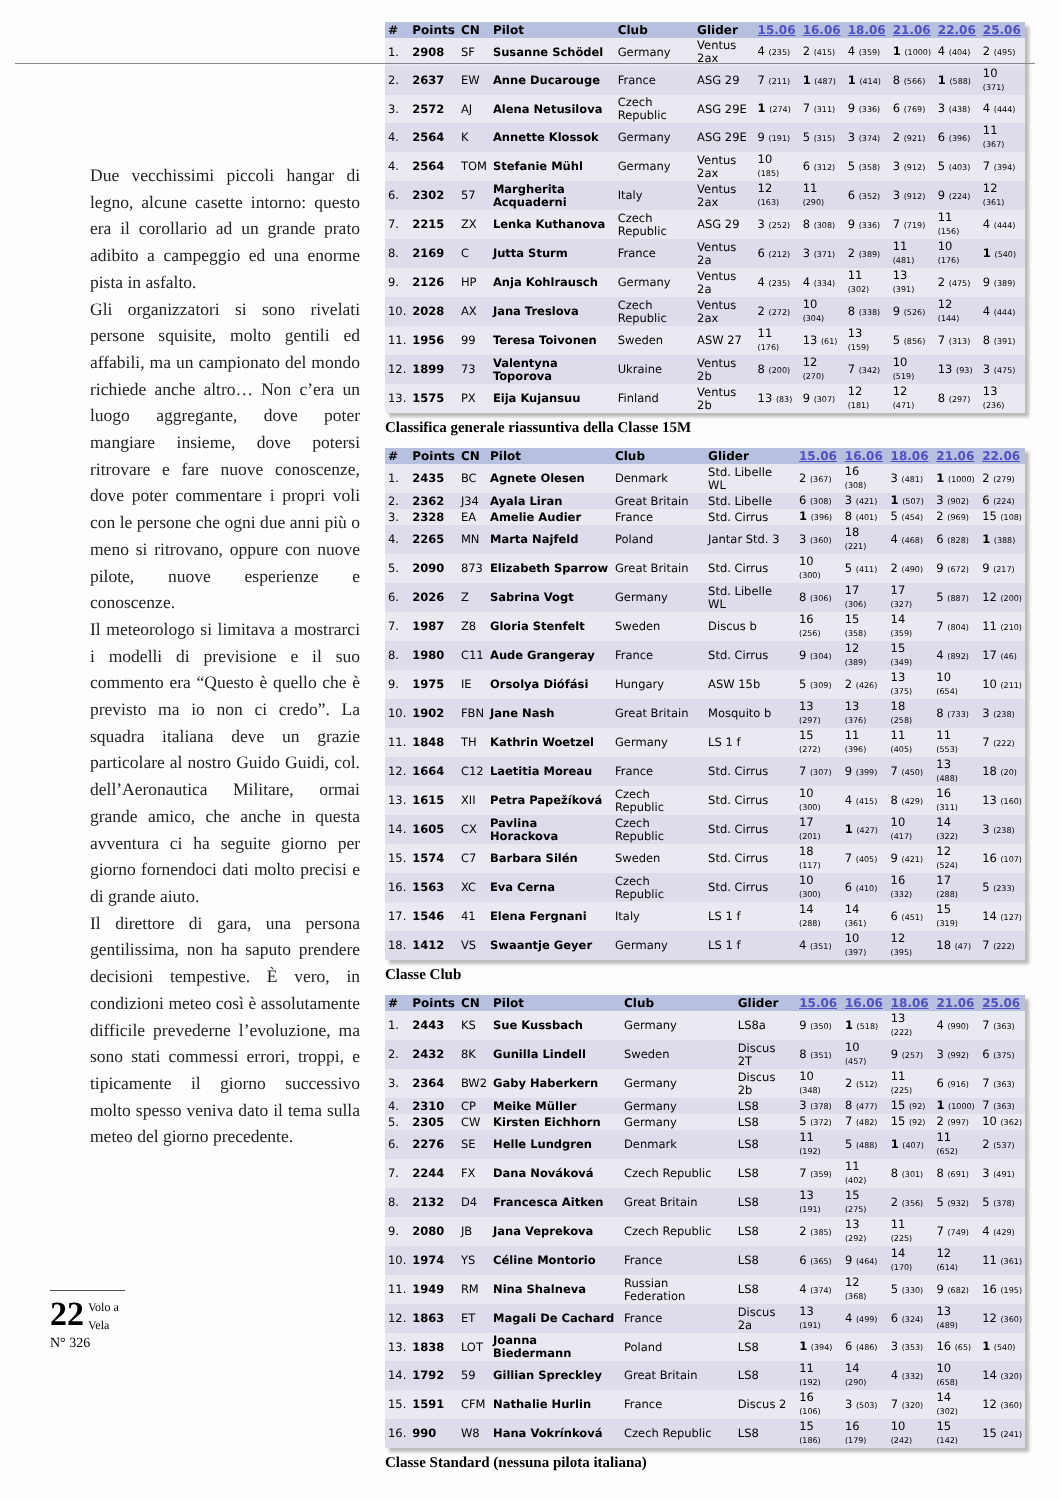Due vecchissimi piccoli hangar di legno, alcune casette intorno: questo era il corollario ad un grande prato adibito a campeggio ed una enorme pista in asfalto.
Gli organizzatori si sono rivelati persone squisite, molto gentili ed affabili, ma un campionato del mondo richiede anche altro… Non c’era un luogo aggregante, dove poter mangiare insieme, dove potersi ritrovare e fare nuove conoscenze, dove poter commentare i propri voli con le persone che ogni due anni più o meno si ritrovano, oppure con nuove pilote, nuove esperienze e conoscenze.
Il meteorologo si limitava a mostrarci i modelli di previsione e il suo commento era “Questo è quello che è previsto ma io non ci credo”. La squadra italiana deve un grazie particolare al nostro Guido Guidi, col. dell’Aeronautica Militare, ormai grande amico, che anche in questa avventura ci ha seguite giorno per giorno fornendoci dati molto precisi e di grande aiuto.
Il direttore di gara, una persona gentilissima, non ha saputo prendere decisioni tempestive. È vero, in condizioni meteo così è assolutamente difficile prevederne l’evoluzione, ma sono stati commessi errori, troppi, e tipicamente il giorno successivo molto spesso veniva dato il tema sulla meteo del giorno precedente.
| # | Points | CN | Pilot | Club | Glider | 15.06 | 16.06 | 18.06 | 21.06 | 22.06 | 25.06 |
| --- | --- | --- | --- | --- | --- | --- | --- | --- | --- | --- | --- |
| 1. | 2908 | SF | Susanne Schödel | Germany | Ventus 2ax | 4 (235) | 2 (415) | 4 (359) | 1 (1000) | 4 (404) | 2 (495) |
| 2. | 2637 | EW | Anne Ducarouge | France | ASG 29 | 7 (211) | 1 (487) | 1 (414) | 8 (566) | 1 (588) | 10 (371) |
| 3. | 2572 | AJ | Alena Netusilova | Czech Republic | ASG 29E | 1 (274) | 7 (311) | 9 (336) | 6 (769) | 3 (438) | 4 (444) |
| 4. | 2564 | K | Annette Klossok | Germany | ASG 29E | 9 (191) | 5 (315) | 3 (374) | 2 (921) | 6 (396) | 11 (367) |
| 4. | 2564 | TOM | Stefanie Mühl | Germany | Ventus 2ax | 10 (185) | 6 (312) | 5 (358) | 3 (912) | 5 (403) | 7 (394) |
| 6. | 2302 | 57 | Margherita Acquaderni | Italy | Ventus 2ax | 12 (163) | 11 (290) | 6 (352) | 3 (912) | 9 (224) | 12 (361) |
| 7. | 2215 | ZX | Lenka Kuthanova | Czech Republic | ASG 29 | 3 (252) | 8 (308) | 9 (336) | 7 (719) | 11 (156) | 4 (444) |
| 8. | 2169 | C | Jutta Sturm | France | Ventus 2a | 6 (212) | 3 (371) | 2 (389) | 11 (481) | 10 (176) | 1 (540) |
| 9. | 2126 | HP | Anja Kohlrausch | Germany | Ventus 2a | 4 (235) | 4 (334) | 11 (302) | 13 (391) | 2 (475) | 9 (389) |
| 10. | 2028 | AX | Jana Treslova | Czech Republic | Ventus 2ax | 2 (272) | 10 (304) | 8 (338) | 9 (526) | 12 (144) | 4 (444) |
| 11. | 1956 | 99 | Teresa Toivonen | Sweden | ASW 27 | 11 (176) | 13 (61) | 13 (159) | 5 (856) | 7 (313) | 8 (391) |
| 12. | 1899 | 73 | Valentyna Toporova | Ukraine | Ventus 2b | 8 (200) | 12 (270) | 7 (342) | 10 (519) | 13 (93) | 3 (475) |
| 13. | 1575 | PX | Eija Kujansuu | Finland | Ventus 2b | 13 (83) | 9 (307) | 12 (181) | 12 (471) | 8 (297) | 13 (236) |
Classifica generale riassuntiva della Classe 15M
| # | Points | CN | Pilot | Club | Glider | 15.06 | 16.06 | 18.06 | 21.06 | 22.06 |
| --- | --- | --- | --- | --- | --- | --- | --- | --- | --- | --- |
| 1. | 2435 | BC | Agnete Olesen | Denmark | Std. Libelle WL | 2 (367) | 16 (308) | 3 (481) | 1 (1000) | 2 (279) |
| 2. | 2362 | J34 | Ayala Liran | Great Britain | Std. Libelle | 6 (308) | 3 (421) | 1 (507) | 3 (902) | 6 (224) |
| 3. | 2328 | EA | Amelie Audier | France | Std. Cirrus | 1 (396) | 8 (401) | 5 (454) | 2 (969) | 15 (108) |
| 4. | 2265 | MN | Marta Najfeld | Poland | Jantar Std. 3 | 3 (360) | 18 (221) | 4 (468) | 6 (828) | 1 (388) |
| 5. | 2090 | 873 | Elizabeth Sparrow | Great Britain | Std. Cirrus | 10 (300) | 5 (411) | 2 (490) | 9 (672) | 9 (217) |
| 6. | 2026 | Z | Sabrina Vogt | Germany | Std. Libelle WL | 8 (306) | 17 (306) | 17 (327) | 5 (887) | 12 (200) |
| 7. | 1987 | Z8 | Gloria Stenfelt | Sweden | Discus b | 16 (256) | 15 (358) | 14 (359) | 7 (804) | 11 (210) |
| 8. | 1980 | C11 | Aude Grangeray | France | Std. Cirrus | 9 (304) | 12 (389) | 15 (349) | 4 (892) | 17 (46) |
| 9. | 1975 | IE | Orsolya Diófási | Hungary | ASW 15b | 5 (309) | 2 (426) | 13 (375) | 10 (654) | 10 (211) |
| 10. | 1902 | FBN | Jane Nash | Great Britain | Mosquito b | 13 (297) | 13 (376) | 18 (258) | 8 (733) | 3 (238) |
| 11. | 1848 | TH | Kathrin Woetzel | Germany | LS 1 f | 15 (272) | 11 (396) | 11 (405) | 11 (553) | 7 (222) |
| 12. | 1664 | C12 | Laetitia Moreau | France | Std. Cirrus | 7 (307) | 9 (399) | 7 (450) | 13 (488) | 18 (20) |
| 13. | 1615 | XII | Petra Papežíková | Czech Republic | Std. Cirrus | 10 (300) | 4 (415) | 8 (429) | 16 (311) | 13 (160) |
| 14. | 1605 | CX | Pavlina Horackova | Czech Republic | Std. Cirrus | 17 (201) | 1 (427) | 10 (417) | 14 (322) | 3 (238) |
| 15. | 1574 | C7 | Barbara Silén | Sweden | Std. Cirrus | 18 (117) | 7 (405) | 9 (421) | 12 (524) | 16 (107) |
| 16. | 1563 | XC | Eva Cerna | Czech Republic | Std. Cirrus | 10 (300) | 6 (410) | 16 (332) | 17 (288) | 5 (233) |
| 17. | 1546 | 41 | Elena Fergnani | Italy | LS 1 f | 14 (288) | 14 (361) | 6 (451) | 15 (319) | 14 (127) |
| 18. | 1412 | VS | Swaantje Geyer | Germany | LS 1 f | 4 (351) | 10 (397) | 12 (395) | 18 (47) | 7 (222) |
Classe Club
| # | Points | CN | Pilot | Club | Glider | 15.06 | 16.06 | 18.06 | 21.06 | 25.06 |
| --- | --- | --- | --- | --- | --- | --- | --- | --- | --- | --- |
| 1. | 2443 | KS | Sue Kussbach | Germany | LS8a | 9 (350) | 1 (518) | 13 (222) | 4 (990) | 7 (363) |
| 2. | 2432 | 8K | Gunilla Lindell | Sweden | Discus 2T | 8 (351) | 10 (457) | 9 (257) | 3 (992) | 6 (375) |
| 3. | 2364 | BW2 | Gaby Haberkern | Germany | Discus 2b | 10 (348) | 2 (512) | 11 (225) | 6 (916) | 7 (363) |
| 4. | 2310 | CP | Meike Müller | Germany | LS8 | 3 (378) | 8 (477) | 15 (92) | 1 (1000) | 7 (363) |
| 5. | 2305 | CW | Kirsten Eichhorn | Germany | LS8 | 5 (372) | 7 (482) | 15 (92) | 2 (997) | 10 (362) |
| 6. | 2276 | SE | Helle Lundgren | Denmark | LS8 | 11 (192) | 5 (488) | 1 (407) | 11 (652) | 2 (537) |
| 7. | 2244 | FX | Dana Nováková | Czech Republic | LS8 | 7 (359) | 11 (402) | 8 (301) | 8 (691) | 3 (491) |
| 8. | 2132 | D4 | Francesca Aitken | Great Britain | LS8 | 13 (191) | 15 (275) | 2 (356) | 5 (932) | 5 (378) |
| 9. | 2080 | JB | Jana Veprekova | Czech Republic | LS8 | 2 (385) | 13 (292) | 11 (225) | 7 (749) | 4 (429) |
| 10. | 1974 | YS | Céline Montorio | France | LS8 | 6 (365) | 9 (464) | 14 (170) | 12 (614) | 11 (361) |
| 11. | 1949 | RM | Nina Shalneva | Russian Federation | LS8 | 4 (374) | 12 (368) | 5 (330) | 9 (682) | 16 (195) |
| 12. | 1863 | ET | Magali De Cachard | France | Discus 2a | 13 (191) | 4 (499) | 6 (324) | 13 (489) | 12 (360) |
| 13. | 1838 | LOT | Joanna Biedermann | Poland | LS8 | 1 (394) | 6 (486) | 3 (353) | 16 (65) | 1 (540) |
| 14. | 1792 | 59 | Gillian Spreckley | Great Britain | LS8 | 11 (192) | 14 (290) | 4 (332) | 10 (658) | 14 (320) |
| 15. | 1591 | CFM | Nathalie Hurlin | France | Discus 2 | 16 (106) | 3 (503) | 7 (320) | 14 (302) | 12 (360) |
| 16. | 990 | W8 | Hana Vokrínková | Czech Republic | LS8 | 15 (186) | 16 (179) | 10 (242) | 15 (142) | 15 (241) |
Classe Standard (nessuna pilota italiana)
22 Volo a Vela
N° 326